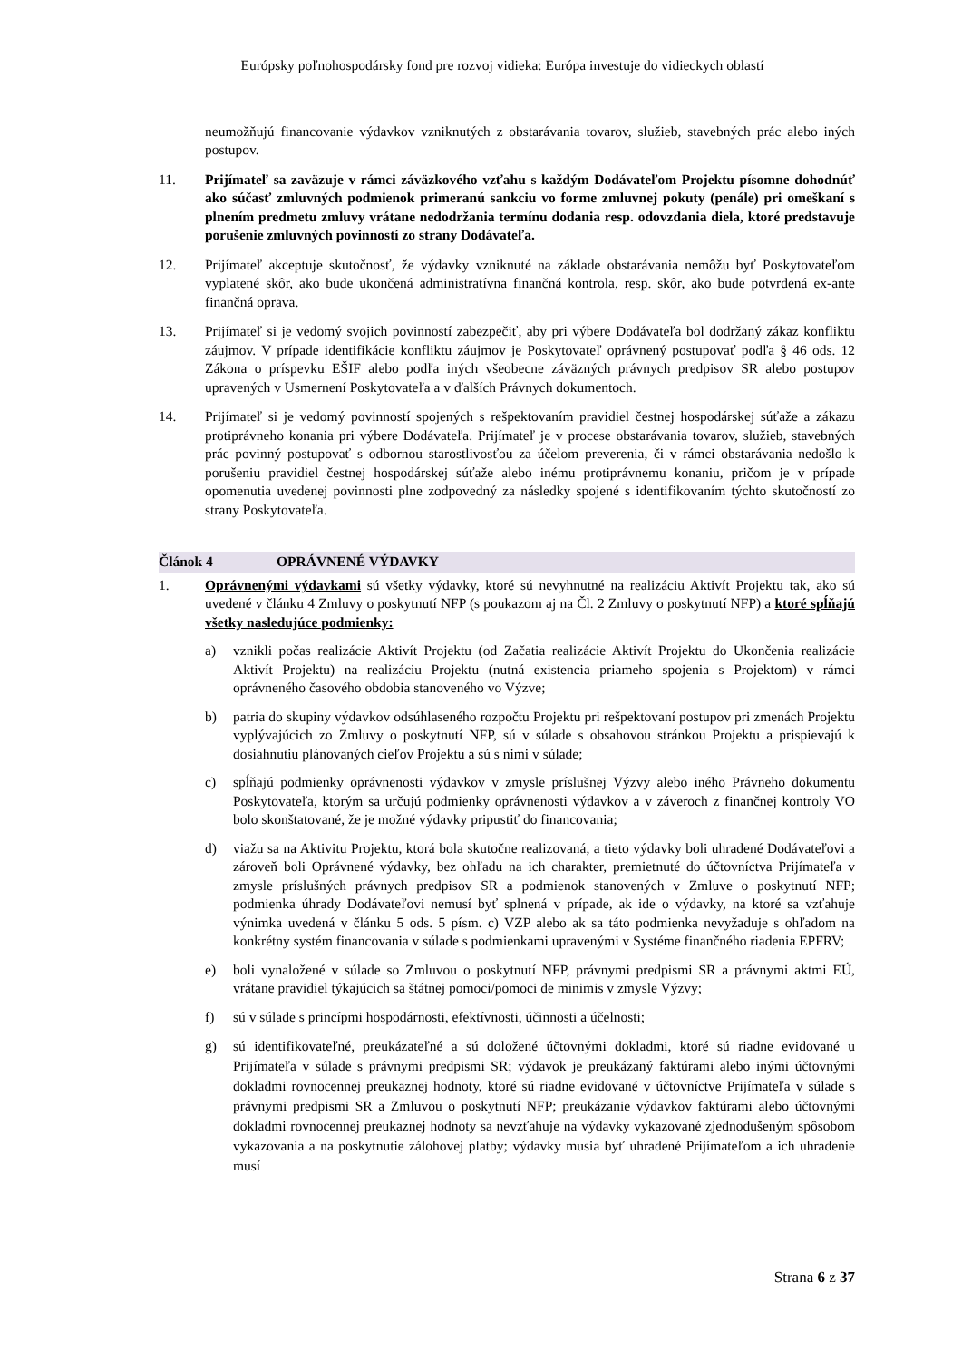Európsky poľnohospodársky fond pre rozvoj vidieka: Európa investuje do vidieckych oblastí
neumožňujú financovanie výdavkov vzniknutých z obstarávania tovarov, služieb, stavebných prác alebo iných postupov.
11. Prijímateľ sa zaväzuje v rámci záväzkového vzťahu s každým Dodávateľom Projektu písomne dohodnúť ako súčasť zmluvných podmienok primeranú sankciu vo forme zmluvnej pokuty (penále) pri omeškaní s plnením predmetu zmluvy vrátane nedodržania termínu dodania resp. odovzdania diela, ktoré predstavuje porušenie zmluvných povinností zo strany Dodávateľa.
12. Prijímateľ akceptuje skutočnosť, že výdavky vzniknuté na základe obstarávania nemôžu byť Poskytovateľom vyplatené skôr, ako bude ukončená administratívna finančná kontrola, resp. skôr, ako bude potvrdená ex-ante finančná oprava.
13. Prijímateľ si je vedomý svojich povinností zabezpečiť, aby pri výbere Dodávateľa bol dodržaný zákaz konfliktu záujmov. V prípade identifikácie konfliktu záujmov je Poskytovateľ oprávnený postupovať podľa § 46 ods. 12 Zákona o príspevku EŠIF alebo podľa iných všeobecne záväzných právnych predpisov SR alebo postupov upravených v Usmernení Poskytovateľa a v ďalších Právnych dokumentoch.
14. Prijímateľ si je vedomý povinností spojených s rešpektovaním pravidiel čestnej hospodárskej súťaže a zákazu protiprávneho konania pri výbere Dodávateľa. Prijímateľ je v procese obstarávania tovarov, služieb, stavebných prác povinný postupovať s odbornou starostlivosťou za účelom preverenia, či v rámci obstarávania nedošlo k porušeniu pravidiel čestnej hospodárskej súťaže alebo inému protiprávnemu konaniu, pričom je v prípade opomenutia uvedenej povinnosti plne zodpovedný za následky spojené s identifikovaním týchto skutočností zo strany Poskytovateľa.
Článok 4 OPRÁVNENÉ VÝDAVKY
1. Oprávnenými výdavkami sú všetky výdavky, ktoré sú nevyhnutné na realizáciu Aktivít Projektu tak, ako sú uvedené v článku 4 Zmluvy o poskytnutí NFP (s poukazom aj na Čl. 2 Zmluvy o poskytnutí NFP) a ktoré spĺňajú všetky nasledujúce podmienky:
a) vznikli počas realizácie Aktivít Projektu (od Začatia realizácie Aktivít Projektu do Ukončenia realizácie Aktivít Projektu) na realizáciu Projektu (nutná existencia priameho spojenia s Projektom) v rámci oprávneného časového obdobia stanoveného vo Výzve;
b) patria do skupiny výdavkov odsúhlaseného rozpočtu Projektu pri rešpektovaní postupov pri zmenách Projektu vyplývajúcich zo Zmluvy o poskytnutí NFP, sú v súlade s obsahovou stránkou Projektu a prispievajú k dosiahnutiu plánovaných cieľov Projektu a sú s nimi v súlade;
c) spĺňajú podmienky oprávnenosti výdavkov v zmysle príslušnej Výzvy alebo iného Právneho dokumentu Poskytovateľa, ktorým sa určujú podmienky oprávnenosti výdavkov a v záveroch z finančnej kontroly VO bolo skonštatované, že je možné výdavky pripustiť do financovania;
d) viažu sa na Aktivitu Projektu, ktorá bola skutočne realizovaná, a tieto výdavky boli uhradené Dodávateľovi a zároveň boli Oprávnené výdavky, bez ohľadu na ich charakter, premietnuté do účtovníctva Prijímateľa v zmysle príslušných právnych predpisov SR a podmienok stanovených v Zmluve o poskytnutí NFP; podmienka úhrady Dodávateľovi nemusí byť splnená v prípade, ak ide o výdavky, na ktoré sa vzťahuje výnimka uvedená v článku 5 ods. 5 písm. c) VZP alebo ak sa táto podmienka nevyžaduje s ohľadom na konkrétny systém financovania v súlade s podmienkami upravenými v Systéme finančného riadenia EPFRV;
e) boli vynaložené v súlade so Zmluvou o poskytnutí NFP, právnymi predpismi SR a právnymi aktmi EÚ, vrátane pravidiel týkajúcich sa štátnej pomoci/pomoci de minimis v zmysle Výzvy;
f) sú v súlade s princípmi hospodárnosti, efektívnosti, účinnosti a účelnosti;
g) sú identifikovateľné, preukázateľné a sú doložené účtovnými dokladmi, ktoré sú riadne evidované u Prijímateľa v súlade s právnymi predpismi SR; výdavok je preukázaný faktúrami alebo inými účtovnými dokladmi rovnocennej preukaznej hodnoty, ktoré sú riadne evidované v účtovníctve Prijímateľa v súlade s právnymi predpismi SR a Zmluvou o poskytnutí NFP; preukázanie výdavkov faktúrami alebo účtovnými dokladmi rovnocennej preukaznej hodnoty sa nevzťahuje na výdavky vykazované zjednodušeným spôsobom vykazovania a na poskytnutie zálohovej platby; výdavky musia byť uhradené Prijímateľom a ich uhradenie musí
Strana 6 z 37